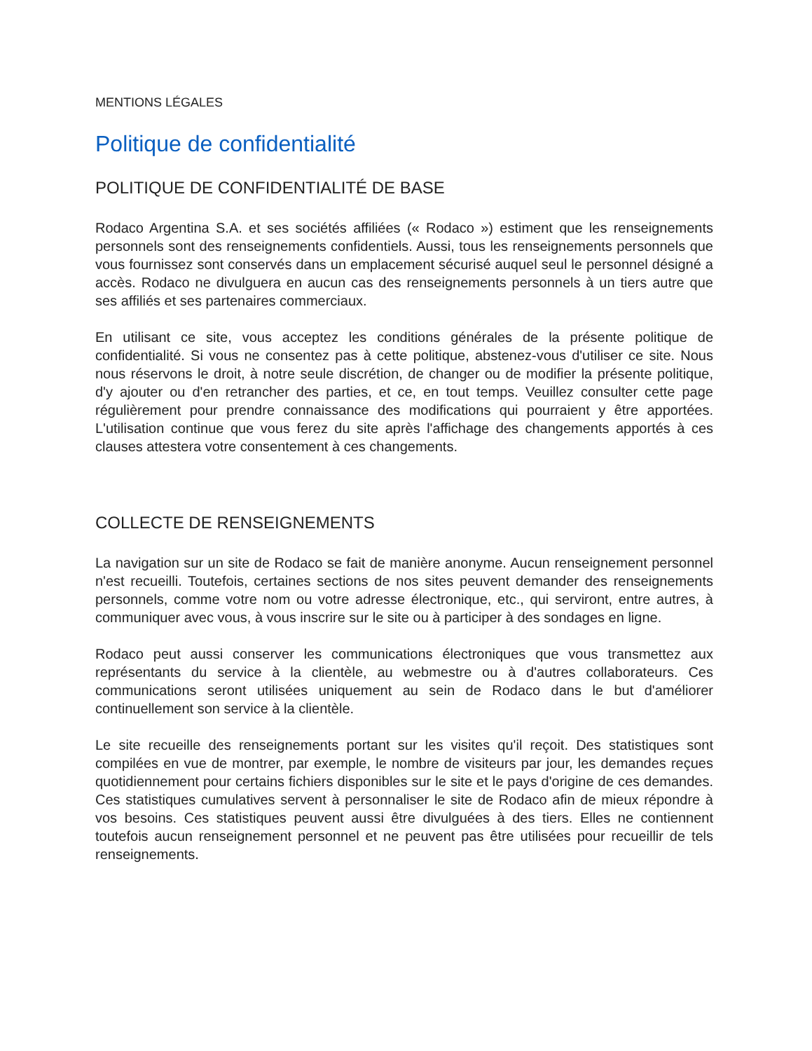MENTIONS LÉGALES
Politique de confidentialité
POLITIQUE DE CONFIDENTIALITÉ DE BASE
Rodaco Argentina S.A. et ses sociétés affiliées (« Rodaco ») estiment que les renseignements personnels sont des renseignements confidentiels. Aussi, tous les renseignements personnels que vous fournissez sont conservés dans un emplacement sécurisé auquel seul le personnel désigné a accès. Rodaco ne divulguera en aucun cas des renseignements personnels à un tiers autre que ses affiliés et ses partenaires commerciaux.
En utilisant ce site, vous acceptez les conditions générales de la présente politique de confidentialité. Si vous ne consentez pas à cette politique, abstenez-vous d'utiliser ce site. Nous nous réservons le droit, à notre seule discrétion, de changer ou de modifier la présente politique, d'y ajouter ou d'en retrancher des parties, et ce, en tout temps. Veuillez consulter cette page régulièrement pour prendre connaissance des modifications qui pourraient y être apportées. L'utilisation continue que vous ferez du site après l'affichage des changements apportés à ces clauses attestera votre consentement à ces changements.
COLLECTE DE RENSEIGNEMENTS
La navigation sur un site de Rodaco se fait de manière anonyme. Aucun renseignement personnel n'est recueilli. Toutefois, certaines sections de nos sites peuvent demander des renseignements personnels, comme votre nom ou votre adresse électronique, etc., qui serviront, entre autres, à communiquer avec vous, à vous inscrire sur le site ou à participer à des sondages en ligne.
Rodaco peut aussi conserver les communications électroniques que vous transmettez aux représentants du service à la clientèle, au webmestre ou à d'autres collaborateurs. Ces communications seront utilisées uniquement au sein de Rodaco dans le but d'améliorer continuellement son service à la clientèle.
Le site recueille des renseignements portant sur les visites qu'il reçoit. Des statistiques sont compilées en vue de montrer, par exemple, le nombre de visiteurs par jour, les demandes reçues quotidiennement pour certains fichiers disponibles sur le site et le pays d'origine de ces demandes. Ces statistiques cumulatives servent à personnaliser le site de Rodaco afin de mieux répondre à vos besoins. Ces statistiques peuvent aussi être divulguées à des tiers. Elles ne contiennent toutefois aucun renseignement personnel et ne peuvent pas être utilisées pour recueillir de tels renseignements.